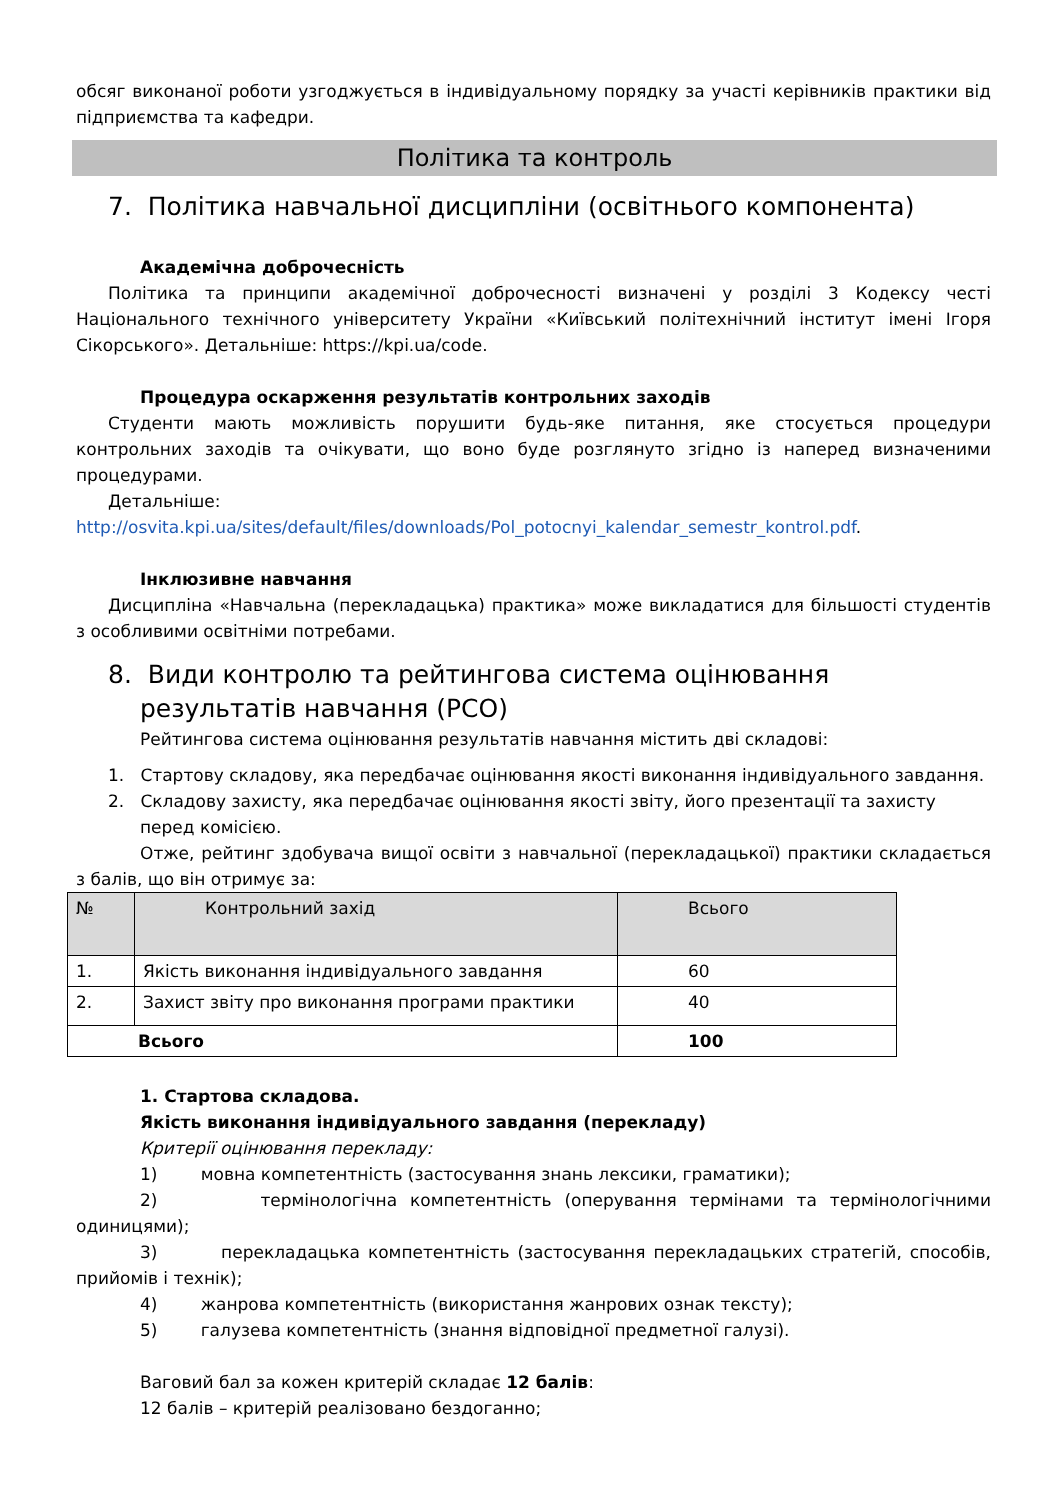обсяг виконаної роботи узгоджується в індивідуальному порядку за участі керівників практики від підприємства та кафедри.
Політика та контроль
7. Політика навчальної дисципліни (освітнього компонента)
Академічна доброчесність
Політика та принципи академічної доброчесності визначені у розділі 3 Кодексу честі Національного технічного університету України «Київський політехнічний інститут імені Ігоря Сікорського». Детальніше: https://kpi.ua/code.
Процедура оскарження результатів контрольних заходів
Студенти мають можливість порушити будь-яке питання, яке стосується процедури контрольних заходів та очікувати, що воно буде розглянуто згідно із наперед визначеними процедурами.
Детальніше:
http://osvita.kpi.ua/sites/default/files/downloads/Pol_potocnyi_kalendar_semestr_kontrol.pdf.
Інклюзивне навчання
Дисципліна «Навчальна (перекладацька) практика» може викладатися для більшості студентів з особливими освітніми потребами.
8. Види контролю та рейтингова система оцінювання результатів навчання (РСО)
Рейтингова система оцінювання результатів навчання містить дві складові:
1. Стартову складову, яка передбачає оцінювання якості виконання індивідуального завдання.
2. Складову захисту, яка передбачає оцінювання якості звіту, його презентації та захисту перед комісією.
Отже, рейтинг здобувача вищої освіти з навчальної (перекладацької) практики складається з балів, що він отримує за:
| № | Контрольний захід | Всього |
| --- | --- | --- |
| 1. | Якість виконання індивідуального завдання | 60 |
| 2. | Захист звіту про виконання програми практики | 40 |
| Всього | | 100 |
1. Стартова складова.
Якість виконання індивідуального завдання (перекладу)
Критерії оцінювання перекладу:
1) мовна компетентність (застосування знань лексики, граматики);
2) термінологічна компетентність (оперування термінами та термінологічними одиницями);
3) перекладацька компетентність (застосування перекладацьких стратегій, способів, прийомів і технік);
4) жанрова компетентність (використання жанрових ознак тексту);
5) галузева компетентність (знання відповідної предметної галузі).
Ваговий бал за кожен критерій складає 12 балів:
12 балів – критерій реалізовано бездоганно;